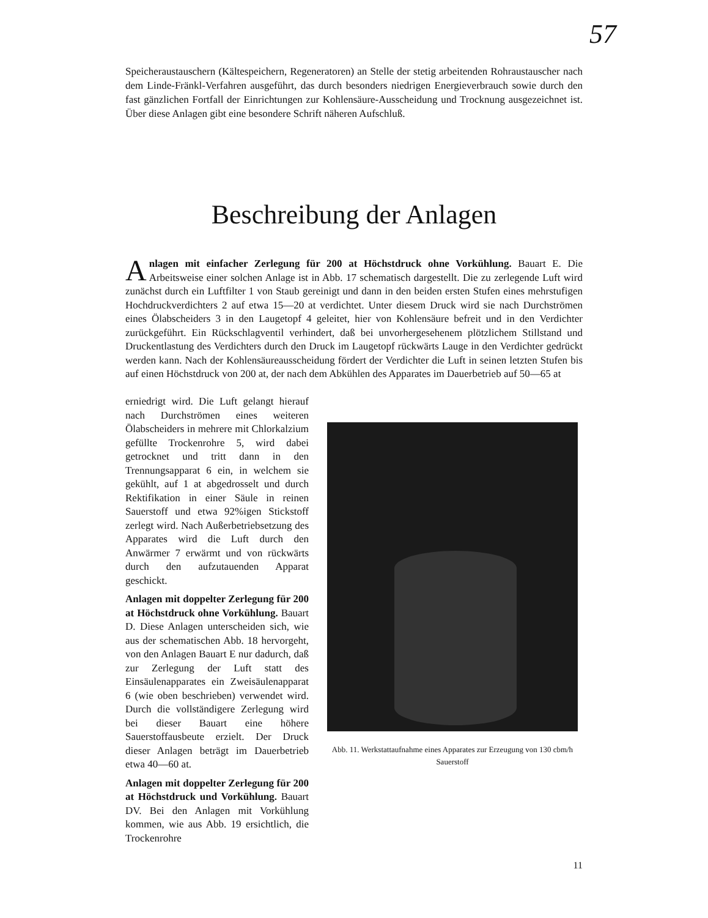57
Speicheraustauschern (Kältespeichern, Regeneratoren) an Stelle der stetig arbeitenden Rohraustauscher nach dem Linde-Fränkl-Verfahren ausgeführt, das durch besonders niedrigen Energieverbrauch sowie durch den fast gänzlichen Fortfall der Einrichtungen zur Kohlensäure-Ausscheidung und Trocknung ausgezeichnet ist. Über diese Anlagen gibt eine besondere Schrift näheren Aufschluß.
Beschreibung der Anlagen
Anlagen mit einfacher Zerlegung für 200 at Höchstdruck ohne Vorkühlung. Bauart E. Die Arbeitsweise einer solchen Anlage ist in Abb. 17 schematisch dargestellt. Die zu zerlegende Luft wird zunächst durch ein Luftfilter 1 von Staub gereinigt und dann in den beiden ersten Stufen eines mehrstufigen Hochdruckverdichters 2 auf etwa 15—20 at verdichtet. Unter diesem Druck wird sie nach Durchströmen eines Ölabscheiders 3 in den Laugetopf 4 geleitet, hier von Kohlensäure befreit und in den Verdichter zurückgeführt. Ein Rückschlagventil verhindert, daß bei unvorhergesehenem plötzlichem Stillstand und Druckentlastung des Verdichters durch den Druck im Laugetopf rückwärts Lauge in den Verdichter gedrückt werden kann. Nach der Kohlensäureausscheidung fördert der Verdichter die Luft in seinen letzten Stufen bis auf einen Höchstdruck von 200 at, der nach dem Abkühlen des Apparates im Dauerbetrieb auf 50—65 at
erniedrigt wird. Die Luft gelangt hierauf nach Durchströmen eines weiteren Ölabscheiders in mehrere mit Chlorkalzium gefüllte Trockenrohre 5, wird dabei getrocknet und tritt dann in den Trennungsapparat 6 ein, in welchem sie gekühlt, auf 1 at abgedrosselt und durch Rektifikation in einer Säule in reinen Sauerstoff und etwa 92%igen Stickstoff zerlegt wird. Nach Außerbetriebsetzung des Apparates wird die Luft durch den Anwärmer 7 erwärmt und von rückwärts durch den aufzutauenden Apparat geschickt.
Anlagen mit doppelter Zerlegung für 200 at Höchstdruck ohne Vorkühlung. Bauart D. Diese Anlagen unterscheiden sich, wie aus der schematischen Abb. 18 hervorgeht, von den Anlagen Bauart E nur dadurch, daß zur Zerlegung der Luft statt des Einsäulenapparates ein Zweisäulenapparat 6 (wie oben beschrieben) verwendet wird. Durch die vollständigere Zerlegung wird bei dieser Bauart eine höhere Sauerstoffausbeute erzielt. Der Druck dieser Anlagen beträgt im Dauerbetrieb etwa 40—60 at.
Anlagen mit doppelter Zerlegung für 200 at Höchstdruck und Vorkühlung. Bauart DV. Bei den Anlagen mit Vorkühlung kommen, wie aus Abb. 19 ersichtlich, die Trockenrohre
Abb. 11. Werkstattaufnahme eines Apparates zur Erzeugung von 130 cbm/h Sauerstoff
11